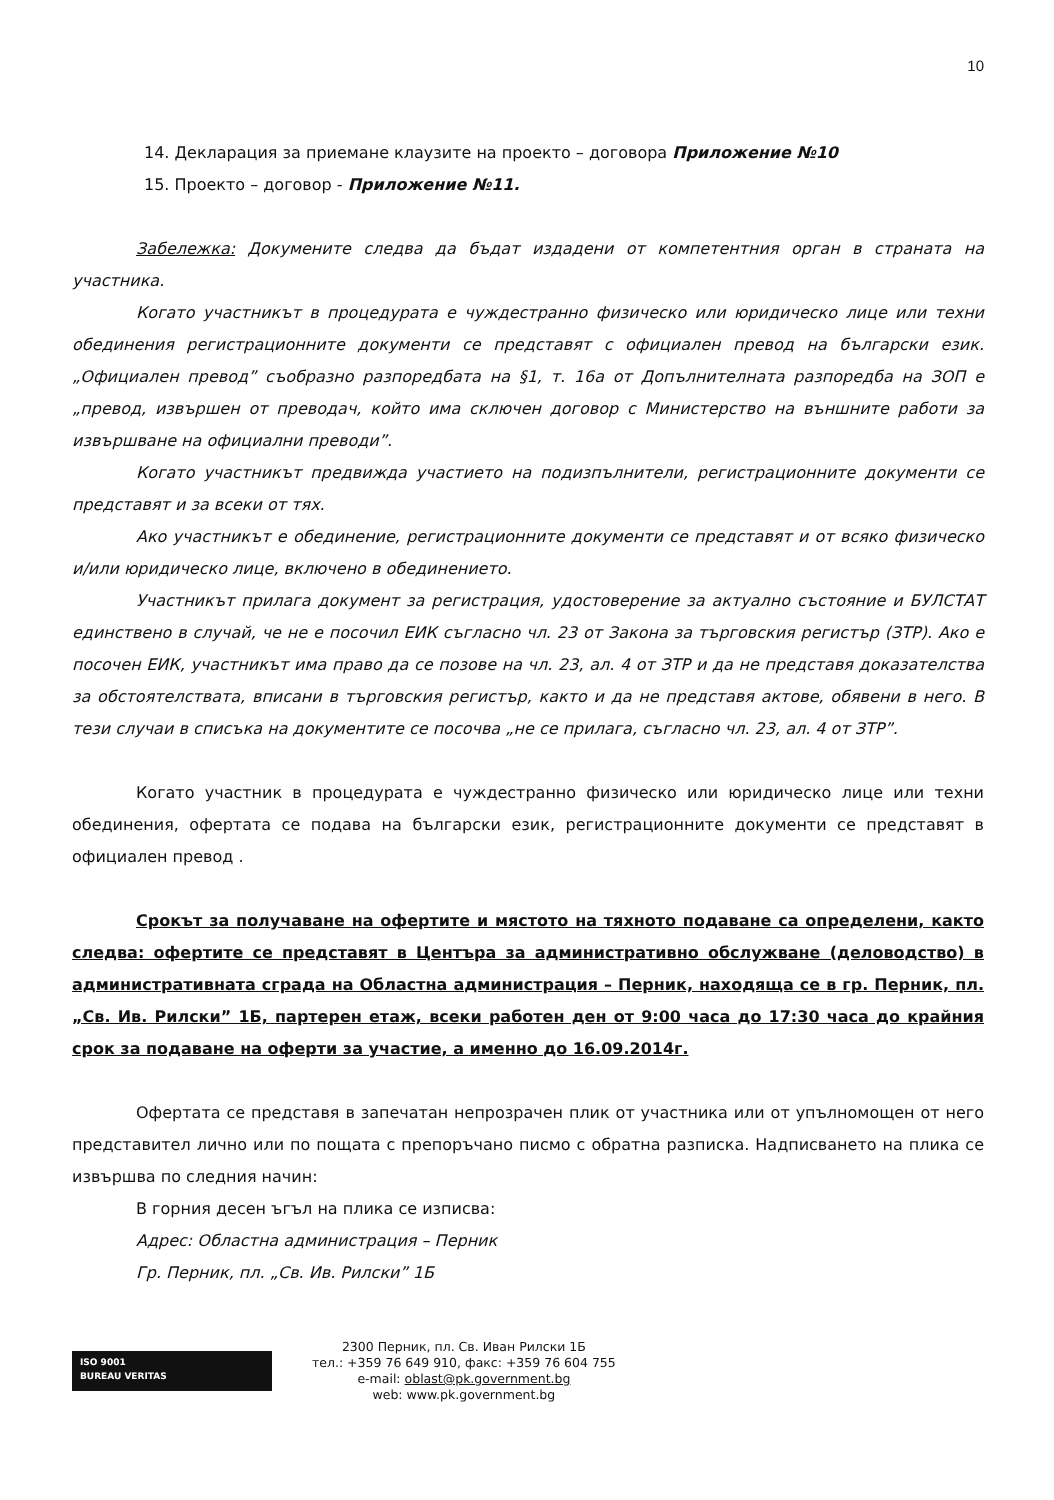10
14. Декларация за приемане клаузите на проекто – договора Приложение №10
15. Проекто – договор - Приложение №11.
Забележка: Докумените следва да бъдат издадени от компетентния орган в страната на участника.
Когато участникът в процедурата е чуждестранно физическо или юридическо лице или техни обединения регистрационните документи се представят с официален превод на български език. „Официален превод” съобразно разпоредбата на §1, т. 16а от Допълнителната разпоредба на ЗОП е „превод, извършен от преводач, който има сключен договор с Министерство на външните работи за извършване на официални преводи”.
Когато участникът предвижда участието на подизпълнители, регистрационните документи се представят и за всеки от тях.
Ако участникът е обединение, регистрационните документи се представят и от всяко физическо и/или юридическо лице, включено в обединението.
Участникът прилага документ за регистрация, удостоверение за актуално състояние и БУЛСТАТ единствено в случай, че не е посочил ЕИК съгласно чл. 23 от Закона за търговския регистър (ЗТР). Ако е посочен ЕИК, участникът има право да се позове на чл. 23, ал. 4 от ЗТР и да не представя доказателства за обстоятелствата, вписани в търговския регистър, както и да не представя актове, обявени в него. В тези случаи в списъка на документите се посочва „не се прилага, съгласно чл. 23, ал. 4 от ЗТР”.
Когато участник в процедурата е чуждестранно физическо или юридическо лице или техни обединения, офертата се подава на български език, регистрационните документи се представят в официален превод .
Срокът за получаване на офертите и мястото на тяхното подаване са определени, както следва: офертите се представят в Центъра за административно обслужване (деловодство) в административната сграда на Областна администрация – Перник, находяща се в гр. Перник, пл. „Св. Ив. Рилски” 1Б, партерен етаж, всеки работен ден от 9:00 часа до 17:30 часа до крайния срок за подаване на оферти за участие, а именно до 16.09.2014г.
Офертата се представя в запечатан непрозрачен плик от участника или от упълномощен от него представител лично или по пощата с препоръчано писмо с обратна разписка. Надписването на плика се извършва по следния начин:
В горния десен ъгъл на плика се изписва:
Адрес: Областна администрация – Перник
Гр. Перник, пл. „Св. Ив. Рилски” 1Б
ISO 9001
BUREAU VERITAS
2300 Перник, пл. Св. Иван Рилски 1Б
тел.: +359 76 649 910, факс: +359 76 604 755
e-mail: oblast@pk.government.bg
web: www.pk.government.bg